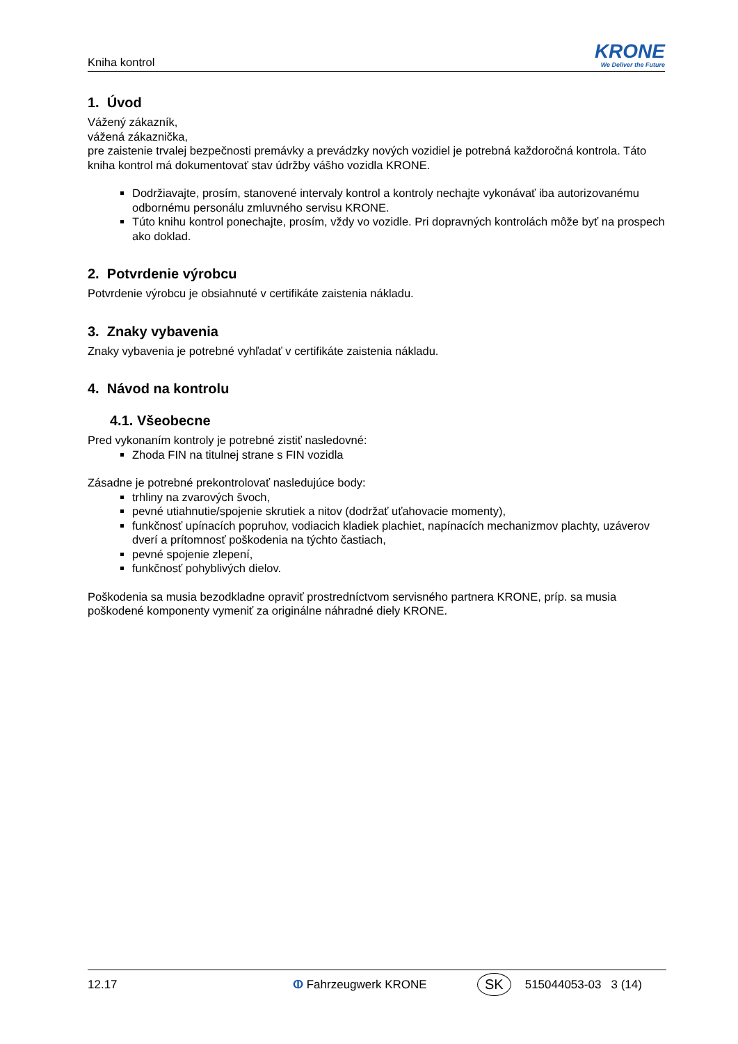Kniha kontrol
KRONE
We Deliver the Future
1. Úvod
Vážený zákazník,
vážená zákaznička,
pre zaistenie trvalej bezpečnosti premávky a prevádzky nových vozidiel je potrebná každoročná kontrola. Táto kniha kontrol má dokumentovať stav údržby vášho vozidla KRONE.
Dodržiavajte, prosím, stanovené intervaly kontrol a kontroly nechajte vykonávať iba autorizovanému odbornému personálu zmluvného servisu KRONE.
Túto knihu kontrol ponechajte, prosím, vždy vo vozidle. Pri dopravných kontrolách môže byť na prospech ako doklad.
2. Potvrdenie výrobcu
Potvrdenie výrobcu je obsiahnuté v certifikáte zaistenia nákladu.
3. Znaky vybavenia
Znaky vybavenia je potrebné vyhľadať v certifikáte zaistenia nákladu.
4. Návod na kontrolu
4.1. Všeobecne
Pred vykonaním kontroly je potrebné zistiť nasledovné:
Zhoda FIN na titulnej strane s FIN vozidla
Zásadne je potrebné prekontrolovať nasledujúce body:
trhliny na zvarových švoch,
pevné utiahnutie/spojenie skrutiek a nitov (dodržať uťahovacie momenty),
funkčnosť upínacích popruhov, vodiacich kladiek plachiet, napínacích mechanizmov plachty, uzáverov dverí a prítomnosť poškodenia na týchto častiach,
pevné spojenie zlepení,
funkčnosť pohyblivých dielov.
Poškodenia sa musia bezodkladne opraviť prostredníctvom servisného partnera KRONE, príp. sa musia poškodené komponenty vymeniť za originálne náhradné diely KRONE.
12.17 ⵀ Fahrzeugwerk KRONE SK 515044053-03 3 (14)